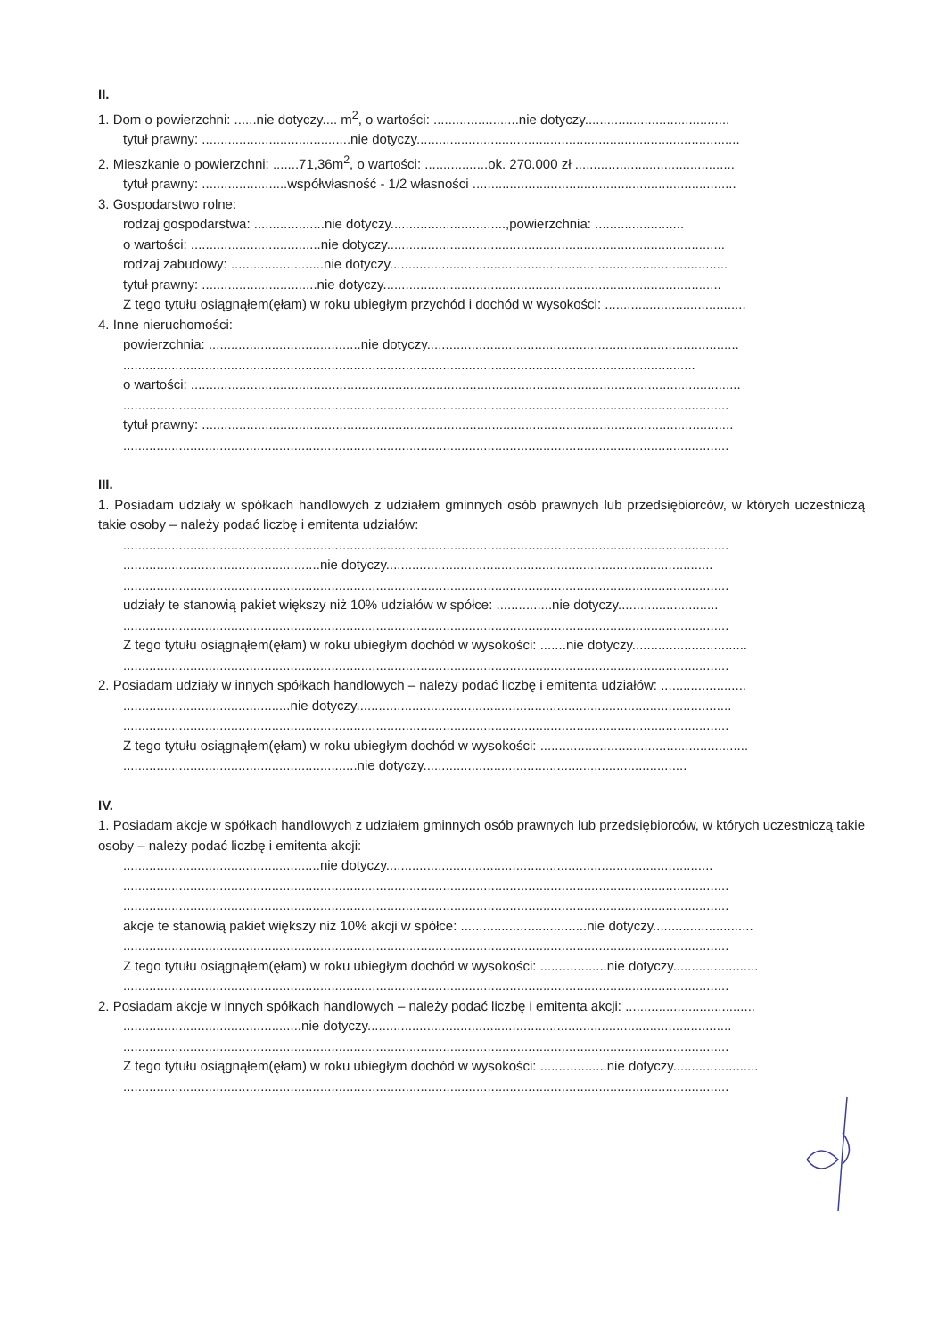II.
1. Dom o powierzchni: ......nie dotyczy.... m<sup>2</sup>, o wartości: .......................nie dotyczy.......................................
tytuł prawny: ........................................nie dotyczy.......................................................................................
2. Mieszkanie o powierzchni: .......71,36m<sup>2</sup>, o wartości: .................ok. 270.000 zł ...........................................
tytuł prawny: .......................współwłasność - 1/2 własności .......................................................................
3. Gospodarstwo rolne:
rodzaj gospodarstwa: ...................nie dotyczy...............................,powierzchnia: ........................
o wartości: ...................................nie dotyczy...........................................................................................
rodzaj zabudowy: .........................nie dotyczy...........................................................................................
tytuł prawny: ...............................nie dotyczy...........................................................................................
Z tego tytułu osiągnąłem(ęłam) w roku ubiegłym przychód i dochód w wysokości: ......................................
4. Inne nieruchomości:
powierzchnia: .........................................nie dotyczy....................................................................................
..........................................................................................................................................................
o wartości: ....................................................................................................................................................
...................................................................................................................................................................
tytuł prawny: ...............................................................................................................................................
...................................................................................................................................................................
III.
1. Posiadam udziały w spółkach handlowych z udziałem gminnych osób prawnych lub przedsiębiorców, w których uczestniczą takie osoby – należy podać liczbę i emitenta udziałów:
...................................................................................................................................................................
.....................................................nie dotyczy........................................................................................
...................................................................................................................................................................
udziały te stanowią pakiet większy niż 10% udziałów w spółce: ...............nie dotyczy...........................
...................................................................................................................................................................
Z tego tytułu osiągnąłem(ęłam) w roku ubiegłym dochód w wysokości: .......nie dotyczy...............................
...................................................................................................................................................................
2. Posiadam udziały w innych spółkach handlowych – należy podać liczbę i emitenta udziałów: .......................
.............................................nie dotyczy.....................................................................................................
...................................................................................................................................................................
Z tego tytułu osiągnąłem(ęłam) w roku ubiegłym dochód w wysokości: ........................................................
...............................................................nie dotyczy.......................................................................
IV.
1. Posiadam akcje w spółkach handlowych z udziałem gminnych osób prawnych lub przedsiębiorców, w których uczestniczą takie osoby – należy podać liczbę i emitenta akcji:
.....................................................nie dotyczy........................................................................................
...................................................................................................................................................................
...................................................................................................................................................................
akcje te stanowią pakiet większy niż 10% akcji w spółce: ..................................nie dotyczy...........................
...................................................................................................................................................................
Z tego tytułu osiągnąłem(ęłam) w roku ubiegłym dochód w wysokości: ..................nie dotyczy.......................
...................................................................................................................................................................
2. Posiadam akcje w innych spółkach handlowych – należy podać liczbę i emitenta akcji: ...................................
................................................nie dotyczy..................................................................................................
...................................................................................................................................................................
Z tego tytułu osiągnąłem(ęłam) w roku ubiegłym dochód w wysokości: ..................nie dotyczy.......................
...................................................................................................................................................................